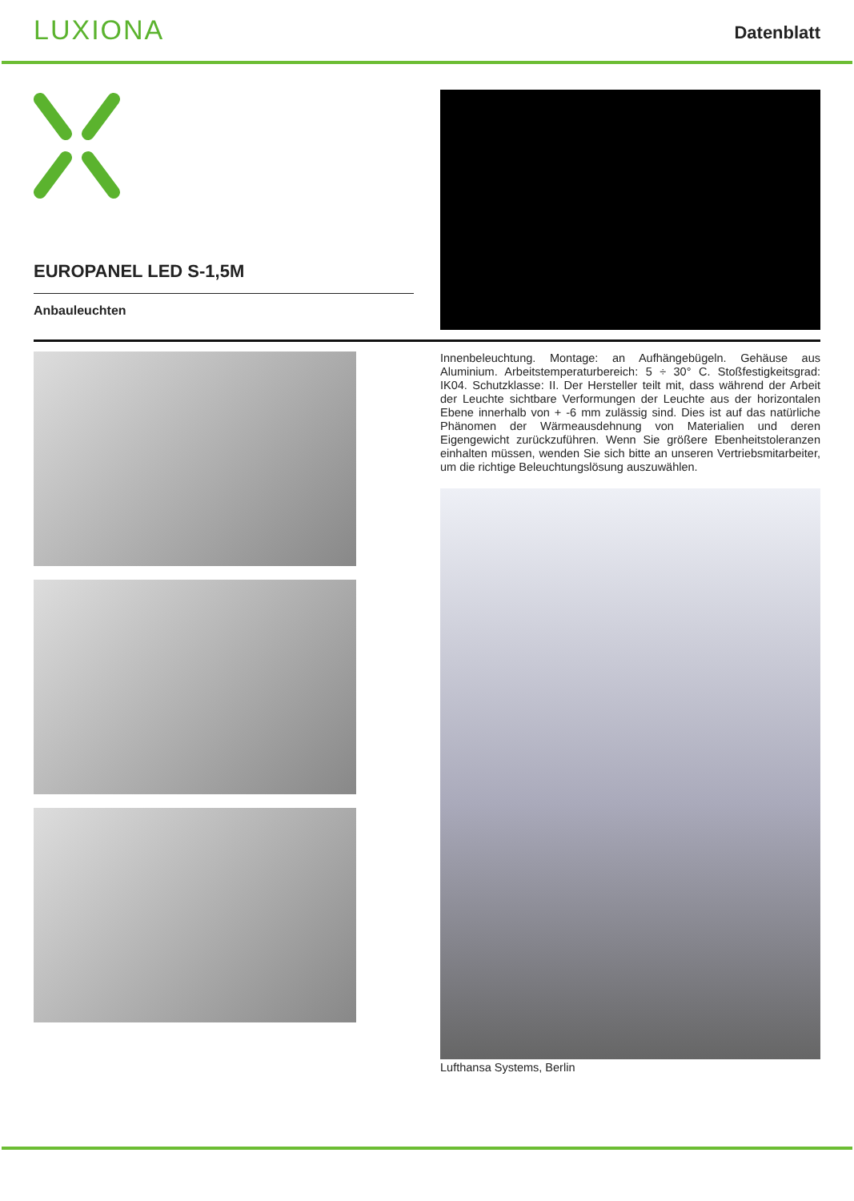LUXIONA
Datenblatt
EUROPANEL LED S-1,5M
Anbauleuchten
Innenbeleuchtung. Montage: an Aufhängebügeln. Gehäuse aus Aluminium. Arbeitstemperaturbereich: 5 ÷ 30° C. Stoßfestigkeitsgrad: IK04. Schutzklasse: II. Der Hersteller teilt mit, dass während der Arbeit der Leuchte sichtbare Verformungen der Leuchte aus der horizontalen Ebene innerhalb von + -6 mm zulässig sind. Dies ist auf das natürliche Phänomen der Wärmeausdehnung von Materialien und deren Eigengewicht zurückzuführen. Wenn Sie größere Ebenheitstoleranzen einhalten müssen, wenden Sie sich bitte an unseren Vertriebsmitarbeiter, um die richtige Beleuchtungslösung auszuwählen.
Lufthansa Systems, Berlin